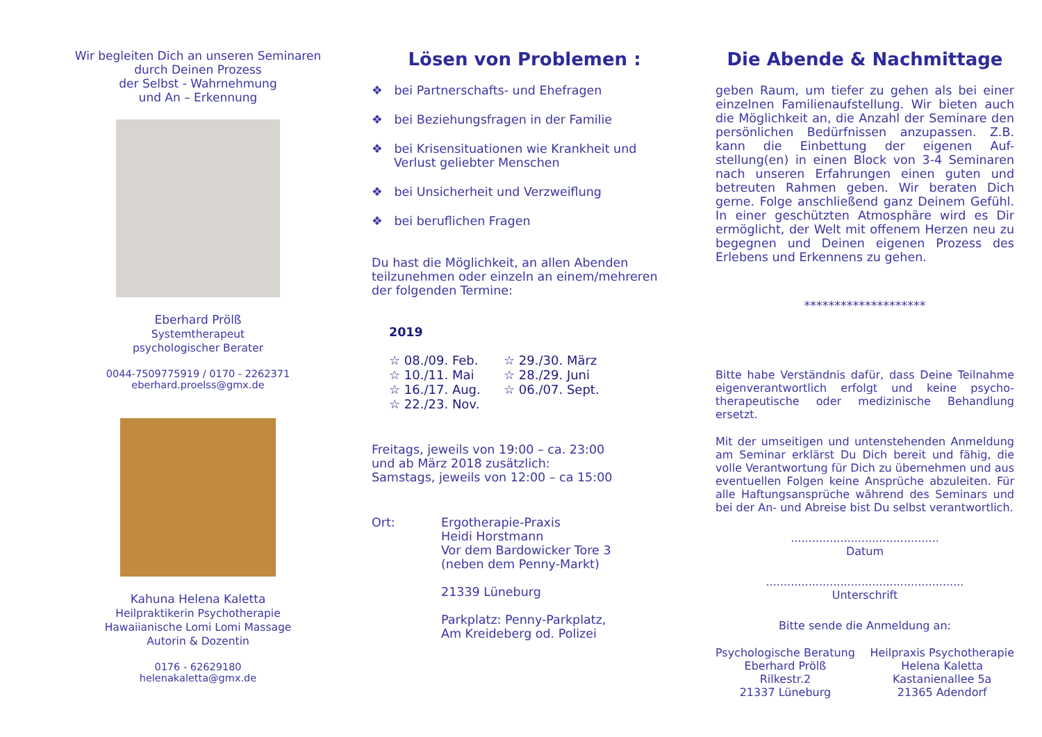Wir begleiten Dich an unseren Seminaren
durch Deinen Prozess
der Selbst - Wahrnehmung
und An – Erkennung
Eberhard Prölß
Systemtherapeut
psychologischer Berater
0044-7509775919 / 0170 - 2262371
eberhard.proelss@gmx.de
Kahuna Helena Kaletta
Heilpraktikerin Psychotherapie
Hawaiianische Lomi Lomi Massage
Autorin & Dozentin
0176 - 62629180
helenakaletta@gmx.de
Lösen von Problemen :
❖ bei Partnerschafts- und Ehefragen
❖ bei Beziehungsfragen in der Familie
❖ bei Krisensituationen wie Krankheit und Verlust geliebter Menschen
❖ bei Unsicherheit und Verzweiflung
❖ bei beruflichen Fragen
Du hast die Möglichkeit, an allen Abenden teilzunehmen oder einzeln an einem/mehreren der folgenden Termine:
2019
☆ 08./09. Feb. ☆ 29./30. März ☆ 10./11. Mai ☆ 28./29. Juni ☆ 16./17. Aug. ☆ 06./07. Sept. ☆ 22./23. Nov.
Freitags, jeweils von 19:00 – ca. 23:00
und ab März 2018 zusätzlich:
Samstags, jeweils von 12:00 – ca 15:00
Ort: Ergotherapie-Praxis
Heidi Horstmann
Vor dem Bardowicker Tore 3
(neben dem Penny-Markt)
21339 Lüneburg
Parkplatz: Penny-Parkplatz,
Am Kreideberg od. Polizei
Die Abende & Nachmittage
geben Raum, um tiefer zu gehen als bei einer einzelnen Familienaufstellung. Wir bieten auch die Möglichkeit an, die Anzahl der Seminare den persönlichen Bedürfnissen anzupassen. Z.B. kann die Einbettung der eigenen Auf-stellung(en) in einen Block von 3-4 Seminaren nach unseren Erfahrungen einen guten und betreuten Rahmen geben. Wir beraten Dich gerne. Folge anschließend ganz Deinem Gefühl. In einer geschützten Atmosphäre wird es Dir ermöglicht, der Welt mit offenem Herzen neu zu begegnen und Deinen eigenen Prozess des Erlebens und Erkennens zu gehen.
********************
Bitte habe Verständnis dafür, dass Deine Teilnahme eigenverantwortlich erfolgt und keine psycho-therapeutische oder medizinische Behandlung ersetzt.
Mit der umseitigen und untenstehenden Anmeldung am Seminar erklärst Du Dich bereit und fähig, die volle Verantwortung für Dich zu übernehmen und aus eventuellen Folgen keine Ansprüche abzuleiten. Für alle Haftungsansprüche während des Seminars und bei der An- und Abreise bist Du selbst verantwortlich.
..........................................
Datum
........................................................
Unterschrift
Bitte sende die Anmeldung an:
Psychologische Beratung
Eberhard Prölß
Rilkestr.2
21337 Lüneburg
Heilpraxis Psychotherapie
Helena Kaletta
Kastanienallee 5a
21365 Adendorf